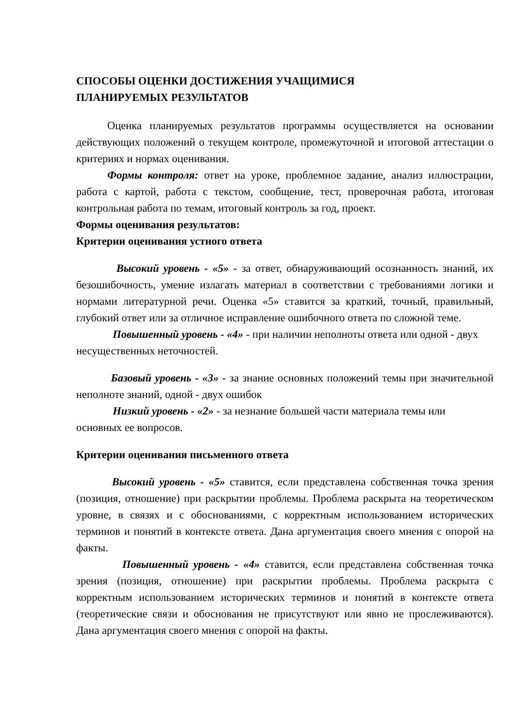СПОСОБЫ ОЦЕНКИ ДОСТИЖЕНИЯ УЧАЩИМИСЯ
ПЛАНИРУЕМЫХ РЕЗУЛЬТАТОВ
Оценка планируемых результатов программы осуществляется на основании действующих положений о текущем контроле, промежуточной и итоговой аттестации о критериях и нормах оценивания.
Формы контроля: ответ на уроке, проблемное задание, анализ иллюстрации, работа с картой, работа с текстом, сообщение, тест, проверочная работа, итоговая контрольная работа по темам, итоговый контроль за год, проект.
Формы оценивания результатов:
Критерии оценивания устного ответа
Высокий уровень - «5» - за ответ, обнаруживающий осознанность знаний, их безошибочность, умение излагать материал в соответствии с требованиями логики и нормами литературной речи. Оценка «5» ставится за краткий, точный, правильный, глубокий ответ или за отличное исправление ошибочного ответа по сложной теме.
Повышенный уровень - «4» - при наличии неполноты ответа или одной - двух несущественных неточностей.
Базовый уровень - «3» - за знание основных положений темы при значительной неполноте знаний, одной - двух ошибок
Низкий уровень - «2» - за незнание большей части материала темы или основных ее вопросов.
Критерии оценивания письменного ответа
Высокий уровень - «5» ставится, если представлена собственная точка зрения (позиция, отношение) при раскрытии проблемы. Проблема раскрыта на теоретическом уровне, в связях и с обоснованиями, с корректным использованием исторических терминов и понятий в контексте ответа. Дана аргументация своего мнения с опорой на факты.
Повышенный уровень - «4» ставится, если представлена собственная точка зрения (позиция, отношение) при раскрытии проблемы. Проблема раскрыта с корректным использованием исторических терминов и понятий в контексте ответа (теоретические связи и обоснования не присутствуют или явно не прослеживаются). Дана аргументация своего мнения с опорой на факты.